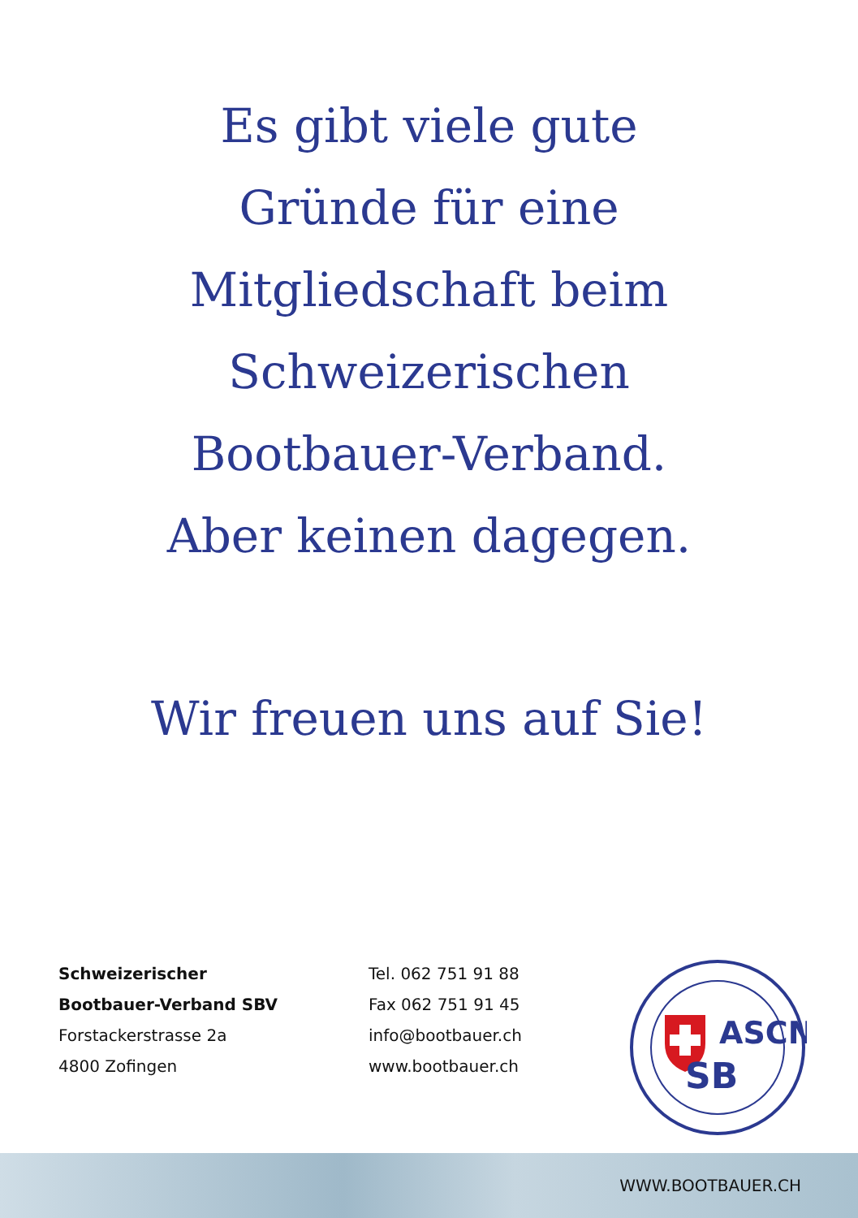Es gibt viele gute
Gründe für eine
Mitgliedschaft beim
Schweizerischen
Bootbauer-Verband.
Aber keinen dagegen.
Wir freuen uns auf Sie!
Schweizerischer
Bootbauer-Verband SBV
Forstackerstrasse 2a
4800 Zofingen
Tel. 062 751 91 88
Fax 062 751 91 45
info@bootbauer.ch
www.bootbauer.ch
ASCN
SB
WWW.BOOTBAUER.CH